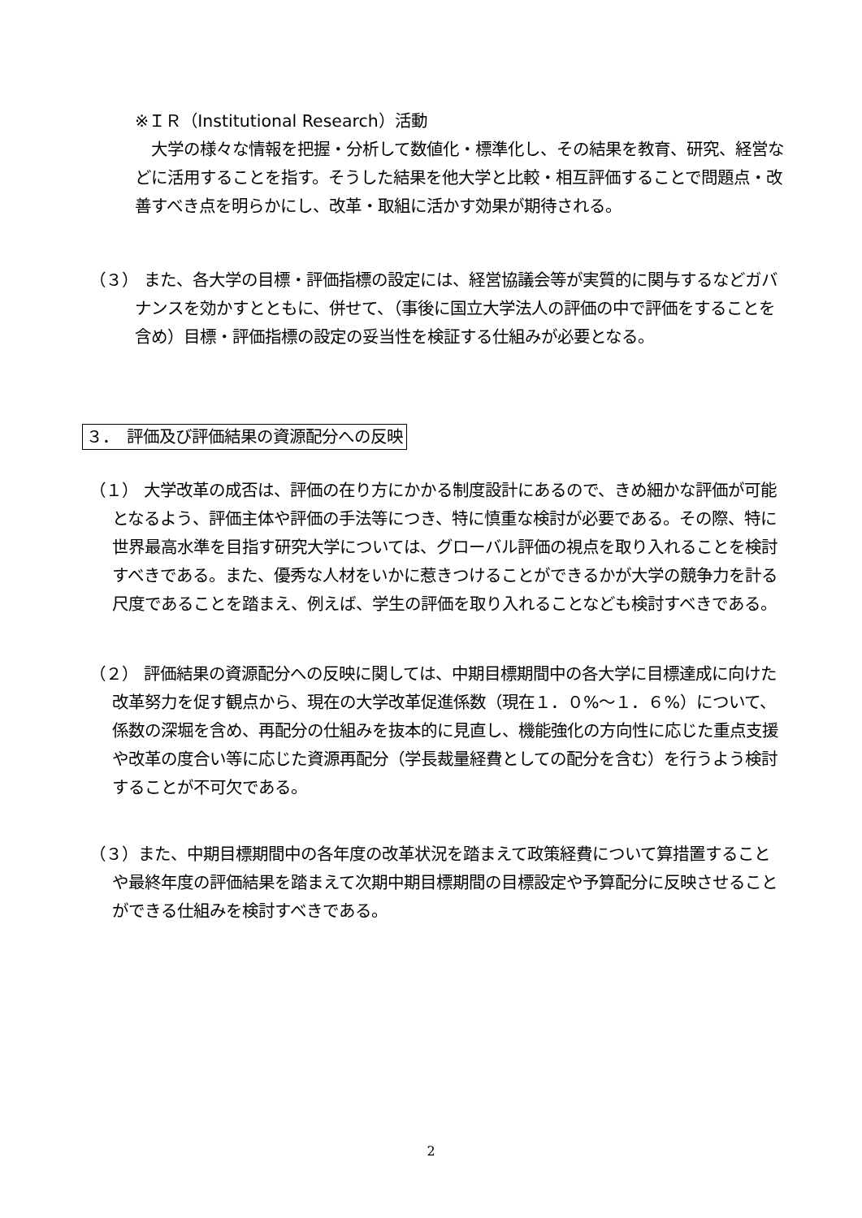※ＩＲ（Institutional Research）活動
　大学の様々な情報を把握・分析して数値化・標準化し、その結果を教育、研究、経営などに活用することを指す。そうした結果を他大学と比較・相互評価することで問題点・改善すべき点を明らかにし、改革・取組に活かす効果が期待される。
（３） また、各大学の目標・評価指標の設定には、経営協議会等が実質的に関与するなどガバナンスを効かすとともに、併せて、（事後に国立大学法人の評価の中で評価をすることを含め）目標・評価指標の設定の妥当性を検証する仕組みが必要となる。
３．　評価及び評価結果の資源配分への反映
（１） 大学改革の成否は、評価の在り方にかかる制度設計にあるので、きめ細かな評価が可能となるよう、評価主体や評価の手法等につき、特に慎重な検討が必要である。その際、特に世界最高水準を目指す研究大学については、グローバル評価の視点を取り入れることを検討すべきである。また、優秀な人材をいかに惹きつけることができるかが大学の競争力を計る尺度であることを踏まえ、例えば、学生の評価を取り入れることなども検討すべきである。
（２） 評価結果の資源配分への反映に関しては、中期目標期間中の各大学に目標達成に向けた改革努力を促す観点から、現在の大学改革促進係数（現在１．０%～１．６%）について、係数の深堀を含め、再配分の仕組みを抜本的に見直し、機能強化の方向性に応じた重点支援や改革の度合い等に応じた資源再配分（学長裁量経費としての配分を含む）を行うよう検討することが不可欠である。
（３）また、中期目標期間中の各年度の改革状況を踏まえて政策経費について算措置することや最終年度の評価結果を踏まえて次期中期目標期間の目標設定や予算配分に反映させることができる仕組みを検討すべきである。
2